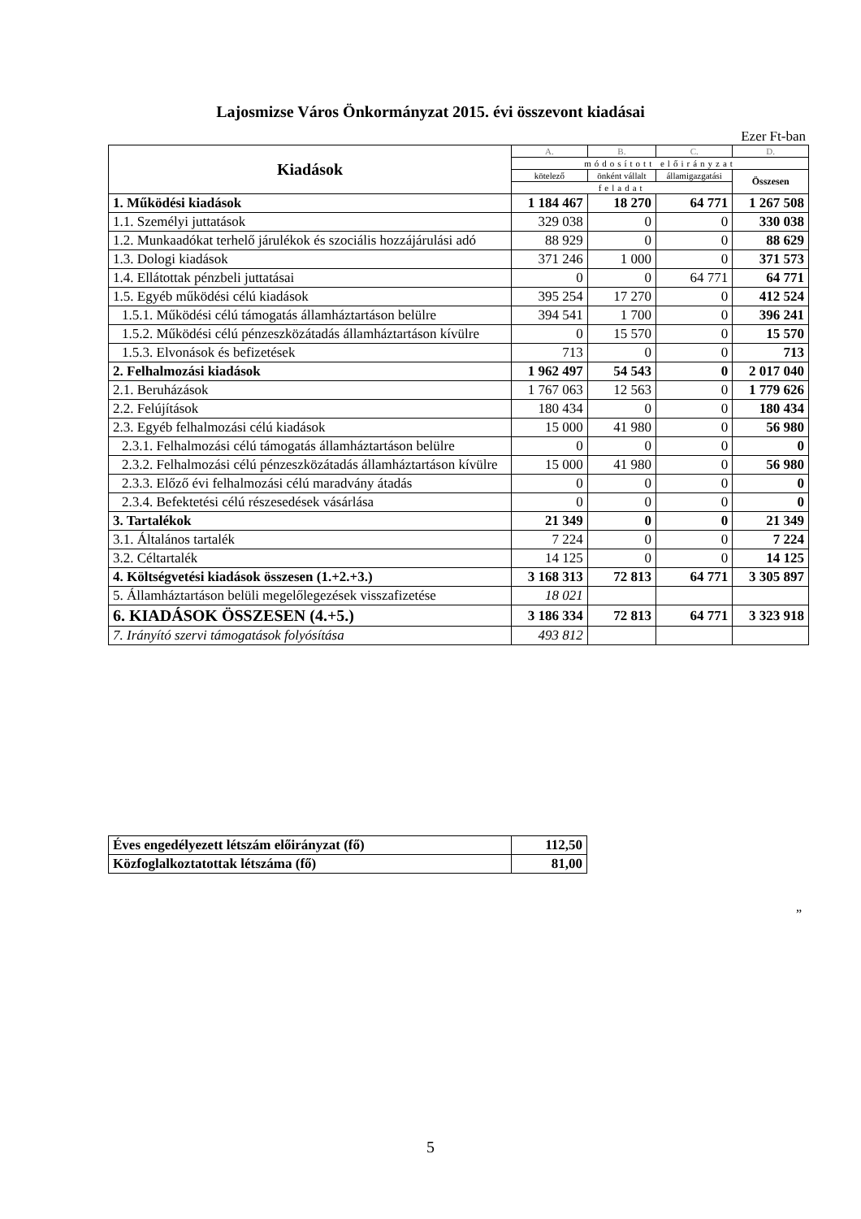Lajosmizse Város Önkormányzat 2015. évi összevont kiadásai
Ezer Ft-ban
| Kiadások | A. | B. | C. | D. |
| --- | --- | --- | --- | --- |
| | módosított előirányzat | | | |
| | kötelező | önként vállalt | államigazgatási | Összesen |
| | feladat | | | |
| 1. Működési kiadások | 1 184 467 | 18 270 | 64 771 | 1 267 508 |
| 1.1. Személyi juttatások | 329 038 | 0 | 0 | 330 038 |
| 1.2. Munkaadókat terhelő járulékok és szociális hozzájárulási adó | 88 929 | 0 | 0 | 88 629 |
| 1.3. Dologi kiadások | 371 246 | 1 000 | 0 | 371 573 |
| 1.4. Ellátottak pénzbeli juttatásai | 0 | 0 | 64 771 | 64 771 |
| 1.5. Egyéb működési célú kiadások | 395 254 | 17 270 | 0 | 412 524 |
| 1.5.1. Működési célú támogatás államháztartáson belülre | 394 541 | 1 700 | 0 | 396 241 |
| 1.5.2. Működési célú pénzeszközátadás államháztartáson kívülre | 0 | 15 570 | 0 | 15 570 |
| 1.5.3. Elvonások és befizetések | 713 | 0 | 0 | 713 |
| 2. Felhalmozási kiadások | 1 962 497 | 54 543 | 0 | 2 017 040 |
| 2.1. Beruházások | 1 767 063 | 12 563 | 0 | 1 779 626 |
| 2.2. Felújítások | 180 434 | 0 | 0 | 180 434 |
| 2.3. Egyéb felhalmozási célú kiadások | 15 000 | 41 980 | 0 | 56 980 |
| 2.3.1. Felhalmozási célú támogatás államháztartáson belülre | 0 | 0 | 0 | 0 |
| 2.3.2. Felhalmozási célú pénzeszközátadás államháztartáson kívülre | 15 000 | 41 980 | 0 | 56 980 |
| 2.3.3. Előző évi felhalmozási célú maradvány átadás | 0 | 0 | 0 | 0 |
| 2.3.4. Befektetési célú részesedések vásárlása | 0 | 0 | 0 | 0 |
| 3. Tartalékok | 21 349 | 0 | 0 | 21 349 |
| 3.1. Általános tartalék | 7 224 | 0 | 0 | 7 224 |
| 3.2. Céltartalék | 14 125 | 0 | 0 | 14 125 |
| 4. Költségvetési kiadások összesen (1.+2.+3.) | 3 168 313 | 72 813 | 64 771 | 3 305 897 |
| 5. Államháztartáson belüli megelőlegezések visszafizetése | 18 021 | | | |
| 6. KIADÁSOK ÖSSZESEN (4.+5.) | 3 186 334 | 72 813 | 64 771 | 3 323 918 |
| 7. Irányító szervi támogatások folyósítása | 493 812 | | | |
| Éves engedélyezett létszám előirányzat (fő) | 112,50 |
| Közfoglalkoztatottak létszáma (fő) | 81,00 |
”
5